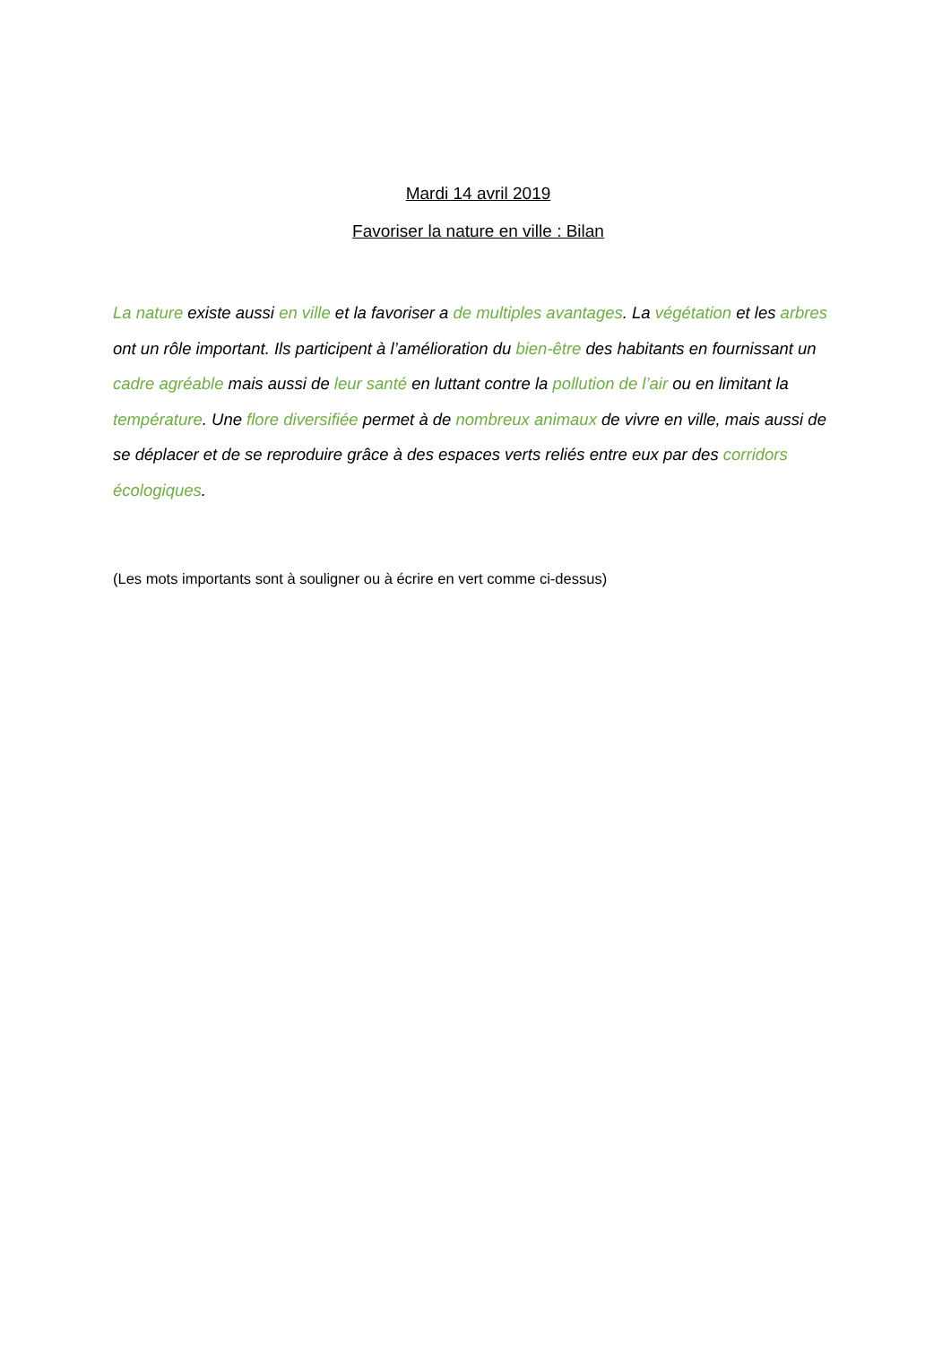Mardi 14 avril 2019
Favoriser la nature en ville : Bilan
La nature existe aussi en ville et la favoriser a de multiples avantages. La végétation et les arbres ont un rôle important. Ils participent à l’amélioration du bien-être des habitants en fournissant un cadre agréable mais aussi de leur santé en luttant contre la pollution de l’air ou en limitant la température. Une flore diversifiée permet à de nombreux animaux de vivre en ville, mais aussi de se déplacer et de se reproduire grâce à des espaces verts reliés entre eux par des corridors écologiques.
(Les mots importants sont à souligner ou à écrire en vert comme ci-dessus)